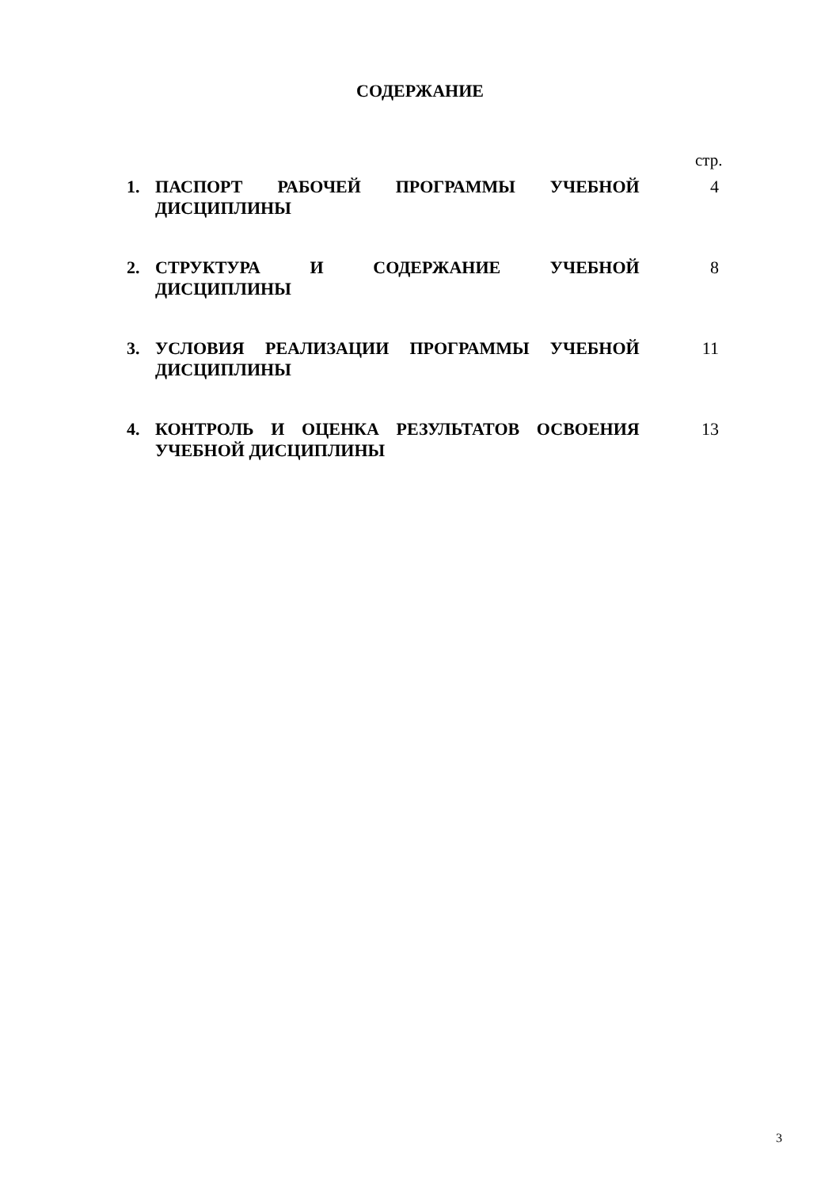СОДЕРЖАНИЕ
стр.
| 1. | ПАСПОРТ РАБОЧЕЙ ПРОГРАММЫ УЧЕБНОЙ ДИСЦИПЛИНЫ | 4 |
| 2. | СТРУКТУРА И СОДЕРЖАНИЕ УЧЕБНОЙ ДИСЦИПЛИНЫ | 8 |
| 3. | УСЛОВИЯ РЕАЛИЗАЦИИ ПРОГРАММЫ УЧЕБНОЙ ДИСЦИПЛИНЫ | 11 |
| 4. | КОНТРОЛЬ И ОЦЕНКА РЕЗУЛЬТАТОВ ОСВОЕНИЯ УЧЕБНОЙ ДИСЦИПЛИНЫ | 13 |
3